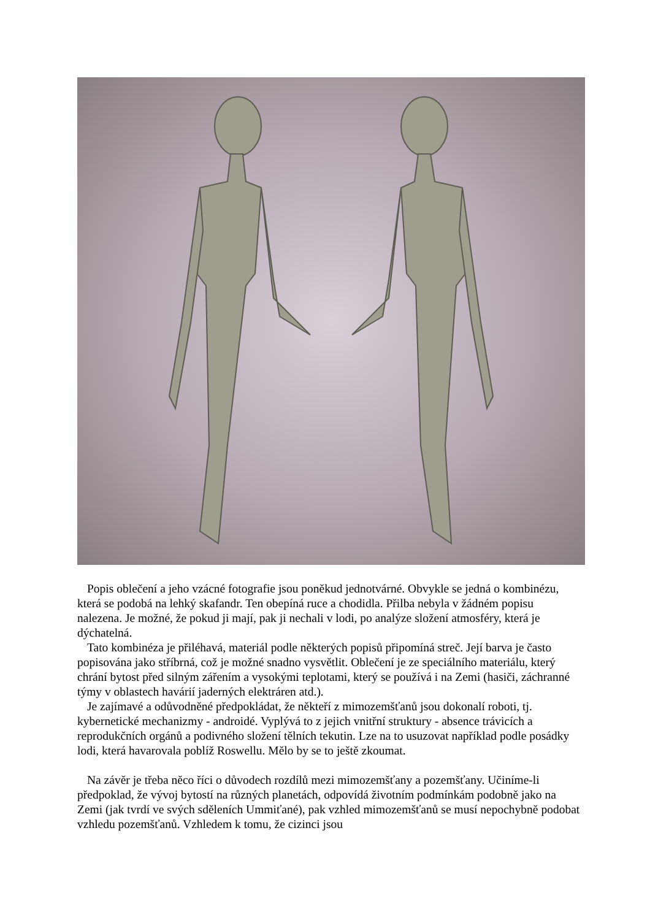Popis oblečení a jeho vzácné fotografie jsou poněkud jednotvárné. Obvykle se jedná o kombinézu, která se podobá na lehký skafandr. Ten obepíná ruce a chodidla. Přilba nebyla v žádném popisu nalezena. Je možné, že pokud ji mají, pak ji nechali v lodi, po analýze složení atmosféry, která je dýchatelná.
Tato kombinéza je přiléhavá, materiál podle některých popisů připomíná streč. Její barva je často popisována jako stříbrná, což je možné snadno vysvětlit. Oblečení je ze speciálního materiálu, který chrání bytost před silným zářením a vysokými teplotami, který se používá i na Zemi (hasiči, záchranné týmy v oblastech havárií jaderných elektráren atd.).
Je zajímavé a odůvodněné předpokládat, že někteří z mimozemšťanů jsou dokonalí roboti, tj. kybernetické mechanizmy - androidé. Vyplývá to z jejich vnitřní struktury - absence trávicích a reprodukčních orgánů a podivného složení tělních tekutin. Lze na to usuzovat například podle posádky lodi, která havarovala poblíž Roswellu. Mělo by se to ještě zkoumat.
Na závěr je třeba něco říci o důvodech rozdílů mezi mimozemšťany a pozemšťany. Učiníme-li předpoklad, že vývoj bytostí na různých planetách, odpovídá životním podmínkám podobně jako na Zemi (jak tvrdí ve svých sděleních Ummiťané), pak vzhled mimozemšťanů se musí nepochybně podobat vzhledu pozemšťanů. Vzhledem k tomu, že cizinci jsou